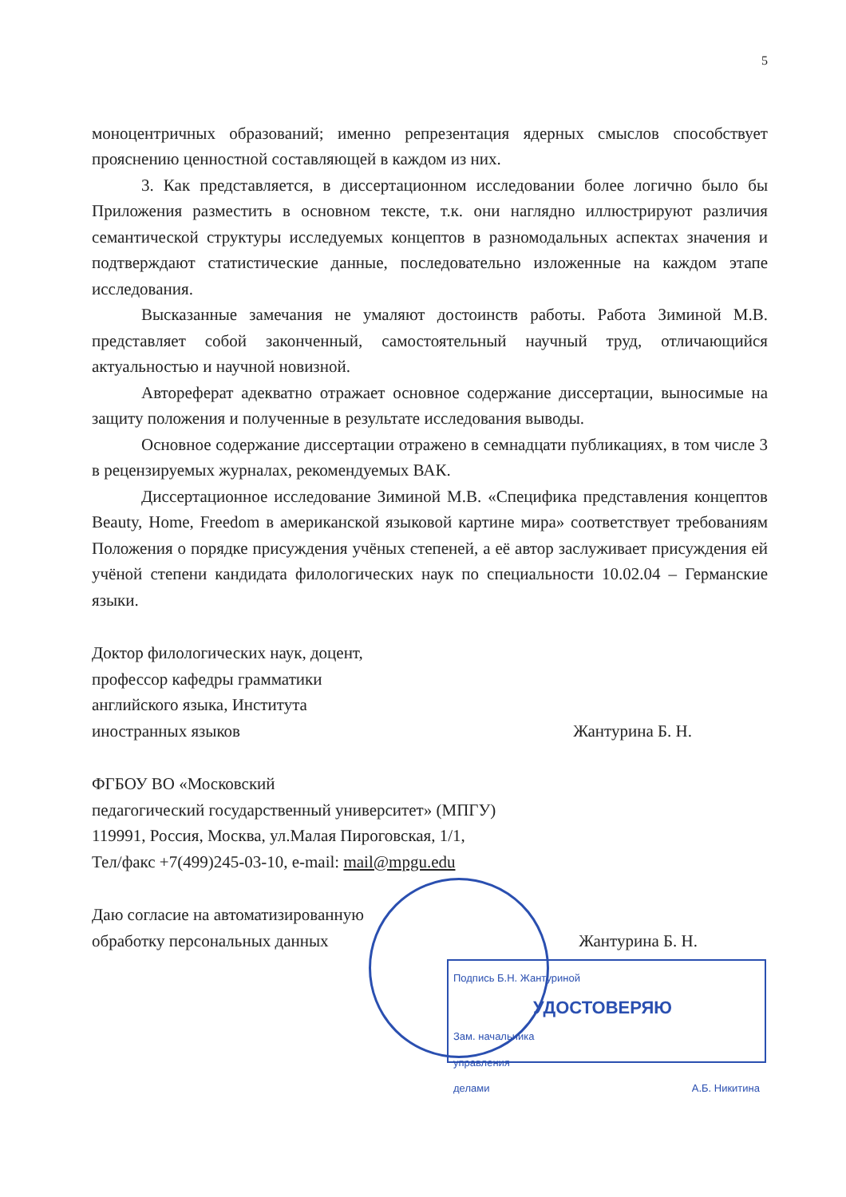5
моноцентричных образований; именно репрезентация ядерных смыслов способствует прояснению ценностной составляющей в каждом из них.
3. Как представляется, в диссертационном исследовании более логично было бы Приложения разместить в основном тексте, т.к. они наглядно иллюстрируют различия семантической структуры исследуемых концептов в разномодальных аспектах значения и подтверждают статистические данные, последовательно изложенные на каждом этапе исследования.
Высказанные замечания не умаляют достоинств работы. Работа Зиминой М.В. представляет собой законченный, самостоятельный научный труд, отличающийся актуальностью и научной новизной.
Автореферат адекватно отражает основное содержание диссертации, выносимые на защиту положения и полученные в результате исследования выводы.
Основное содержание диссертации отражено в семнадцати публикациях, в том числе 3 в рецензируемых журналах, рекомендуемых ВАК.
Диссертационное исследование Зиминой М.В. «Специфика представления концептов Beauty, Home, Freedom в американской языковой картине мира» соответствует требованиям Положения о порядке присуждения учёных степеней, а её автор заслуживает присуждения ей учёной степени кандидата филологических наук по специальности 10.02.04 – Германские языки.
Доктор филологических наук, доцент,
профессор кафедры грамматики
английского языка, Института
иностранных языков
Жантурина Б. Н.
ФГБОУ ВО «Московский
педагогический государственный университет» (МПГУ)
119991, Россия, Москва, ул.Малая Пироговская, 1/1,
Тел/факс +7(499)245-03-10, e-mail: mail@mpgu.edu
Даю согласие на автоматизированную
обработку персональных данных
Жантурина Б. Н.
Подпись Б.Н. Жантуриной
УДОСТОВЕРЯЮ
Зам. начальника
управления
делами А.Б. Никитина